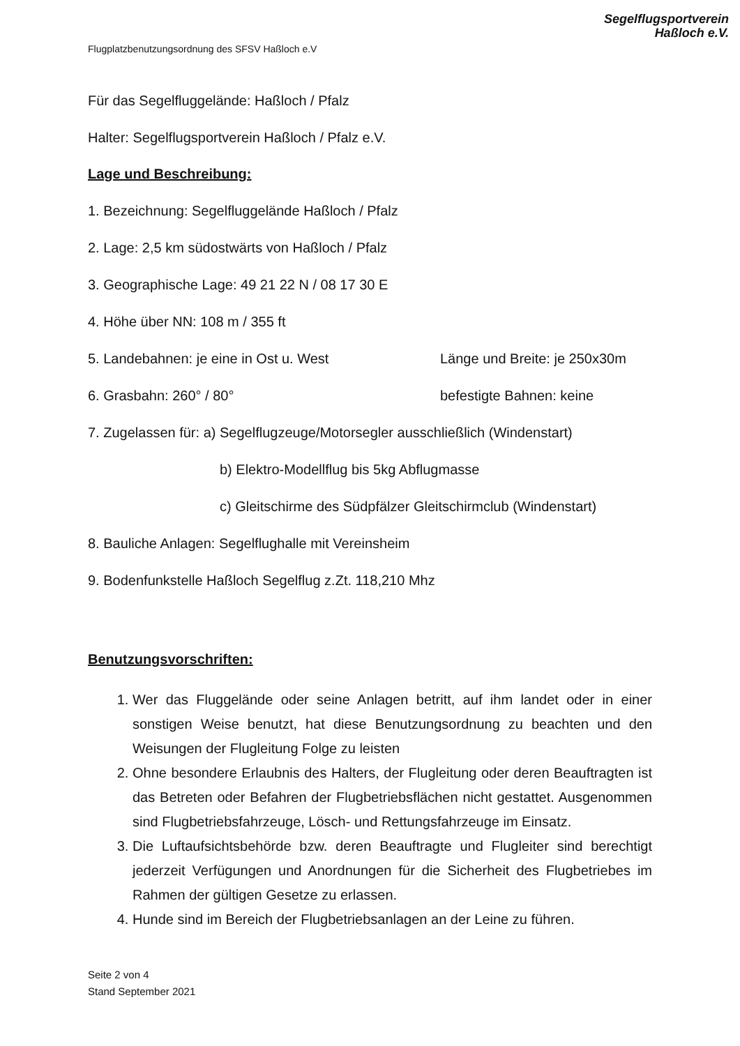Flugplatzbenutzungsordnung des SFSV Haßloch e.V
Segelflugsportverein
Haßloch e.V.
Für das Segelfluggelände: Haßloch / Pfalz
Halter: Segelflugsportverein Haßloch / Pfalz e.V.
Lage und Beschreibung:
1. Bezeichnung: Segelfluggelände Haßloch / Pfalz
2. Lage: 2,5 km südostwärts von Haßloch / Pfalz
3. Geographische Lage: 49 21 22 N / 08 17 30 E
4. Höhe über NN: 108 m / 355 ft
5. Landebahnen: je eine in Ost u. West Länge und Breite: je 250x30m
6. Grasbahn: 260° / 80° befestigte Bahnen: keine
7. Zugelassen für: a) Segelflugzeuge/Motorsegler ausschließlich (Windenstart)
b) Elektro-Modellflug bis 5kg Abflugmasse
c) Gleitschirme des Südpfälzer Gleitschirmclub (Windenstart)
8. Bauliche Anlagen: Segelflughalle mit Vereinsheim
9. Bodenfunkstelle Haßloch Segelflug z.Zt. 118,210 Mhz
Benutzungsvorschriften:
1. Wer das Fluggelände oder seine Anlagen betritt, auf ihm landet oder in einer sonstigen Weise benutzt, hat diese Benutzungsordnung zu beachten und den Weisungen der Flugleitung Folge zu leisten
2. Ohne besondere Erlaubnis des Halters, der Flugleitung oder deren Beauftragten ist das Betreten oder Befahren der Flugbetriebsflächen nicht gestattet. Ausgenommen sind Flugbetriebsfahrzeuge, Lösch- und Rettungsfahrzeuge im Einsatz.
3. Die Luftaufsichtsbehörde bzw. deren Beauftragte und Flugleiter sind berechtigt jederzeit Verfügungen und Anordnungen für die Sicherheit des Flugbetriebes im Rahmen der gültigen Gesetze zu erlassen.
4. Hunde sind im Bereich der Flugbetriebsanlagen an der Leine zu führen.
Seite 2 von 4
Stand September 2021